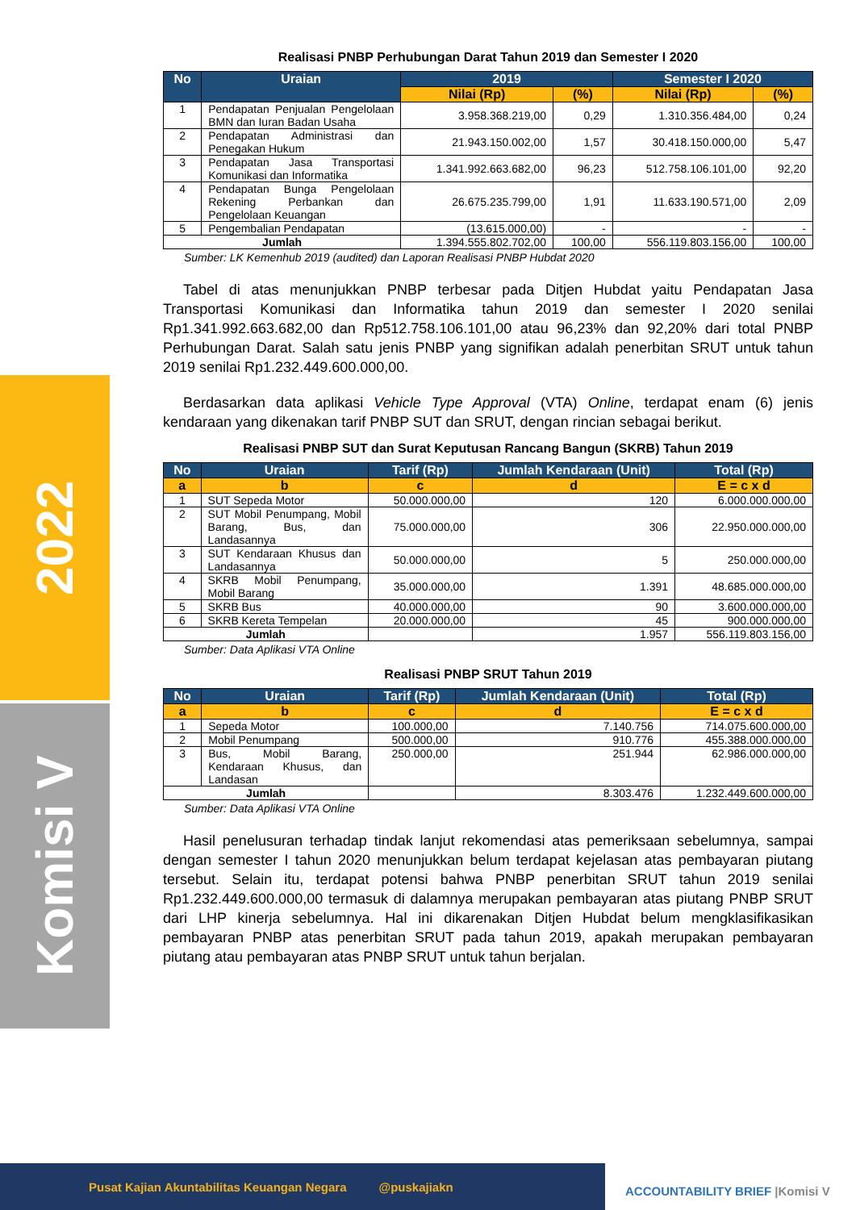2022
Komisi V
Realisasi PNBP Perhubungan Darat Tahun 2019 dan Semester I 2020
| No | Uraian | 2019 | | Semester I 2020 | |
| --- | --- | --- | --- | --- | --- |
| | | Nilai (Rp) | (%) | Nilai (Rp) | (%) |
| 1 | Pendapatan Penjualan Pengelolaan BMN dan Iuran Badan Usaha | 3.958.368.219,00 | 0,29 | 1.310.356.484,00 | 0,24 |
| 2 | Pendapatan Administrasi dan Penegakan Hukum | 21.943.150.002,00 | 1,57 | 30.418.150.000,00 | 5,47 |
| 3 | Pendapatan Jasa Transportasi Komunikasi dan Informatika | 1.341.992.663.682,00 | 96,23 | 512.758.106.101,00 | 92,20 |
| 4 | Pendapatan Bunga Pengelolaan Rekening Perbankan dan Pengelolaan Keuangan | 26.675.235.799,00 | 1,91 | 11.633.190.571,00 | 2,09 |
| 5 | Pengembalian Pendapatan | (13.615.000,00) | - | - | - |
| Jumlah | | 1.394.555.802.702,00 | 100,00 | 556.119.803.156,00 | 100,00 |
Sumber: LK Kemenhub 2019 (audited) dan Laporan Realisasi PNBP Hubdat 2020
Tabel di atas menunjukkan PNBP terbesar pada Ditjen Hubdat yaitu Pendapatan Jasa Transportasi Komunikasi dan Informatika tahun 2019 dan semester I 2020 senilai Rp1.341.992.663.682,00 dan Rp512.758.106.101,00 atau 96,23% dan 92,20% dari total PNBP Perhubungan Darat. Salah satu jenis PNBP yang signifikan adalah penerbitan SRUT untuk tahun 2019 senilai Rp1.232.449.600.000,00.
Berdasarkan data aplikasi Vehicle Type Approval (VTA) Online, terdapat enam (6) jenis kendaraan yang dikenakan tarif PNBP SUT dan SRUT, dengan rincian sebagai berikut.
Realisasi PNBP SUT dan Surat Keputusan Rancang Bangun (SKRB) Tahun 2019
| No | Uraian | Tarif (Rp) | Jumlah Kendaraan (Unit) | Total (Rp) |
| --- | --- | --- | --- | --- |
| a | b | c | d | E = c x d |
| 1 | SUT Sepeda Motor | 50.000.000,00 | 120 | 6.000.000.000,00 |
| 2 | SUT Mobil Penumpang, Mobil Barang, Bus, dan Landasannya | 75.000.000,00 | 306 | 22.950.000.000,00 |
| 3 | SUT Kendaraan Khusus dan Landasannya | 50.000.000,00 | 5 | 250.000.000,00 |
| 4 | SKRB Mobil Penumpang, Mobil Barang | 35.000.000,00 | 1.391 | 48.685.000.000,00 |
| 5 | SKRB Bus | 40.000.000,00 | 90 | 3.600.000.000,00 |
| 6 | SKRB Kereta Tempelan | 20.000.000,00 | 45 | 900.000.000,00 |
| Jumlah | | | 1.957 | 556.119.803.156,00 |
Sumber: Data Aplikasi VTA Online
Realisasi PNBP SRUT Tahun 2019
| No | Uraian | Tarif (Rp) | Jumlah Kendaraan (Unit) | Total (Rp) |
| --- | --- | --- | --- | --- |
| a | b | c | d | E = c x d |
| 1 | Sepeda Motor | 100.000,00 | 7.140.756 | 714.075.600.000,00 |
| 2 | Mobil Penumpang | 500.000,00 | 910.776 | 455.388.000.000,00 |
| 3 | Bus, Mobil Barang, Kendaraan Khusus, dan Landasan | 250.000,00 | 251.944 | 62.986.000.000,00 |
| Jumlah | | | 8.303.476 | 1.232.449.600.000,00 |
Sumber: Data Aplikasi VTA Online
Hasil penelusuran terhadap tindak lanjut rekomendasi atas pemeriksaan sebelumnya, sampai dengan semester I tahun 2020 menunjukkan belum terdapat kejelasan atas pembayaran piutang tersebut. Selain itu, terdapat potensi bahwa PNBP penerbitan SRUT tahun 2019 senilai Rp1.232.449.600.000,00 termasuk di dalamnya merupakan pembayaran atas piutang PNBP SRUT dari LHP kinerja sebelumnya. Hal ini dikarenakan Ditjen Hubdat belum mengklasifikasikan pembayaran PNBP atas penerbitan SRUT pada tahun 2019, apakah merupakan pembayaran piutang atau pembayaran atas PNBP SRUT untuk tahun berjalan.
Pusat Kajian Akuntabilitas Keuangan Negara @puskajiakn
ACCOUNTABILITY BRIEF |Komisi V